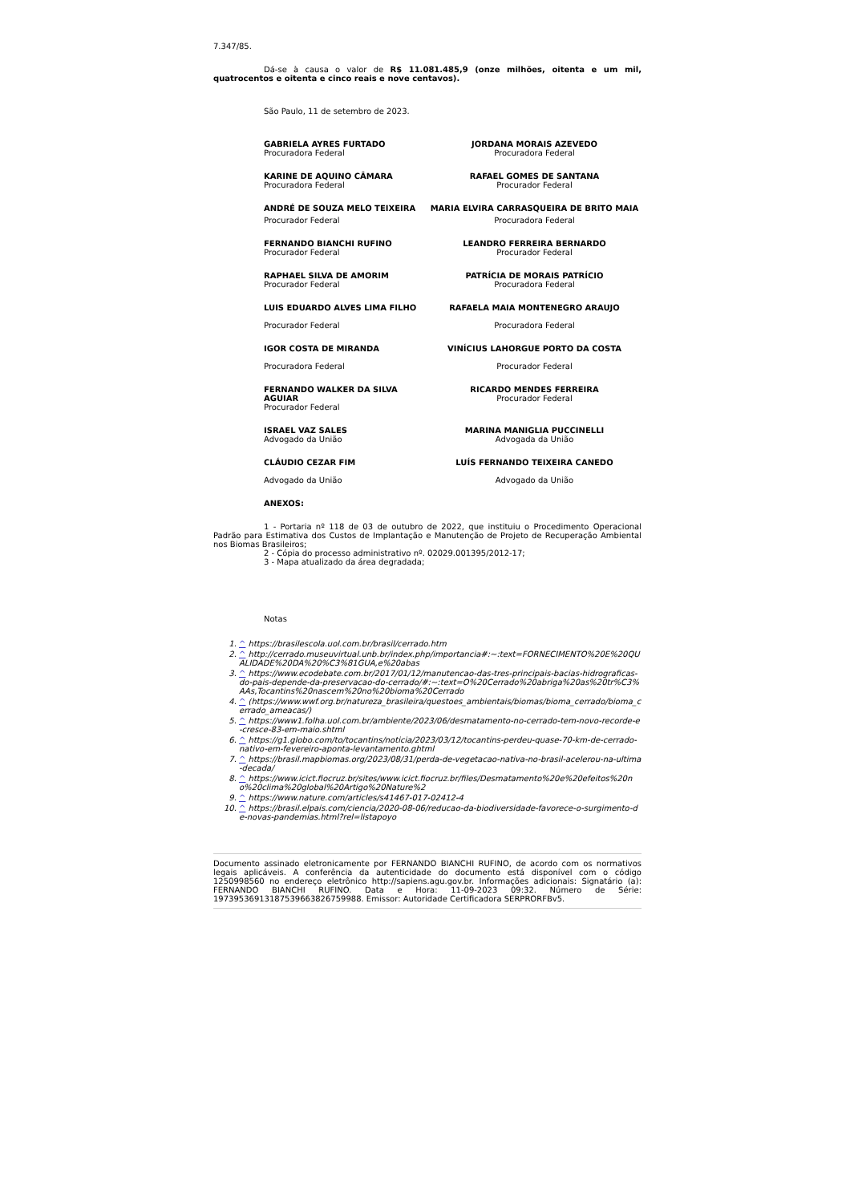7.347/85.
Dá-se à causa o valor de R$ 11.081.485,9 (onze milhões, oitenta e um mil, quatrocentos e oitenta e cinco reais e nove centavos).
São Paulo, 11 de setembro de 2023.
GABRIELA AYRES FURTADO
Procuradora Federal
JORDANA MORAIS AZEVEDO
Procuradora Federal
KARINE DE AQUINO CÂMARA
Procuradora Federal
RAFAEL GOMES DE SANTANA
Procurador Federal
ANDRÉ DE SOUZA MELO TEIXEIRA MARIA ELVIRA CARRASQUEIRA DE BRITO MAIA
Procurador Federal Procuradora Federal
FERNANDO BIANCHI RUFINO
Procurador Federal
LEANDRO FERREIRA BERNARDO
Procurador Federal
RAPHAEL SILVA DE AMORIM
Procurador Federal
PATRÍCIA DE MORAIS PATRÍCIO
Procuradora Federal
LUIS EDUARDO ALVES LIMA FILHO
Procurador Federal
RAFAELA MAIA MONTENEGRO ARAUJO
Procuradora Federal
IGOR COSTA DE MIRANDA
Procuradora Federal
VINÍCIUS LAHORGUE PORTO DA COSTA
Procurador Federal
FERNANDO WALKER DA SILVA AGUIAR
Procurador Federal
RICARDO MENDES FERREIRA
Procurador Federal
ISRAEL VAZ SALES
Advogado da União
MARINA MANIGLIA PUCCINELLI
Advogada da União
CLÁUDIO CEZAR FIM
Advogado da União
LUÍS FERNANDO TEIXEIRA CANEDO
Advogado da União
ANEXOS:
1 - Portaria nº 118 de 03 de outubro de 2022, que instituiu o Procedimento Operacional Padrão para Estimativa dos Custos de Implantação e Manutenção de Projeto de Recuperação Ambiental nos Biomas Brasileiros;
2 - Cópia do processo administrativo nº. 02029.001395/2012-17;
3 - Mapa atualizado da área degradada;
Notas
1. ^ https://brasilescola.uol.com.br/brasil/cerrado.htm
2. ^ http://cerrado.museuvirtual.unb.br/index.php/importancia#:~:text=FORNECIMENTO%20E%20QUALIDADE%20DA%20%C3%81GUA,e%20abas
3. ^ https://www.ecodebate.com.br/2017/01/12/manutencao-das-tres-principais-bacias-hidrograficas-do-pais-depende-da-preservacao-do-cerrado/#:~:text=O%20Cerrado%20abriga%20as%20tr%C3%AAs,Tocantins%20nascem%20no%20bioma%20Cerrado
4. ^ (https://www.wwf.org.br/natureza_brasileira/questoes_ambientais/biomas/bioma_cerrado/bioma_cerrado_ameacas/)
5. ^ https://www1.folha.uol.com.br/ambiente/2023/06/desmatamento-no-cerrado-tem-novo-recorde-e-cresce-83-em-maio.shtml
6. ^ https://g1.globo.com/to/tocantins/noticia/2023/03/12/tocantins-perdeu-quase-70-km-de-cerrado-nativo-em-fevereiro-aponta-levantamento.ghtml
7. ^ https://brasil.mapbiomas.org/2023/08/31/perda-de-vegetacao-nativa-no-brasil-acelerou-na-ultima-decada/
8. ^ https://www.icict.fiocruz.br/sites/www.icict.fiocruz.br/files/Desmatamento%20e%20efeitos%20no%20clima%20global%20Artigo%20Nature%2
9. ^ https://www.nature.com/articles/s41467-017-02412-4
10. ^ https://brasil.elpais.com/ciencia/2020-08-06/reducao-da-biodiversidade-favorece-o-surgimento-de-novas-pandemias.html?rel=listapoyo
Documento assinado eletronicamente por FERNANDO BIANCHI RUFINO, de acordo com os normativos legais aplicáveis. A conferência da autenticidade do documento está disponível com o código 1250998560 no endereço eletrônico http://sapiens.agu.gov.br. Informações adicionais: Signatário (a): FERNANDO BIANCHI RUFINO. Data e Hora: 11-09-2023 09:32. Número de Série: 197395369131875396638267599​88. Emissor: Autoridade Certificadora SERPRORFBv5.